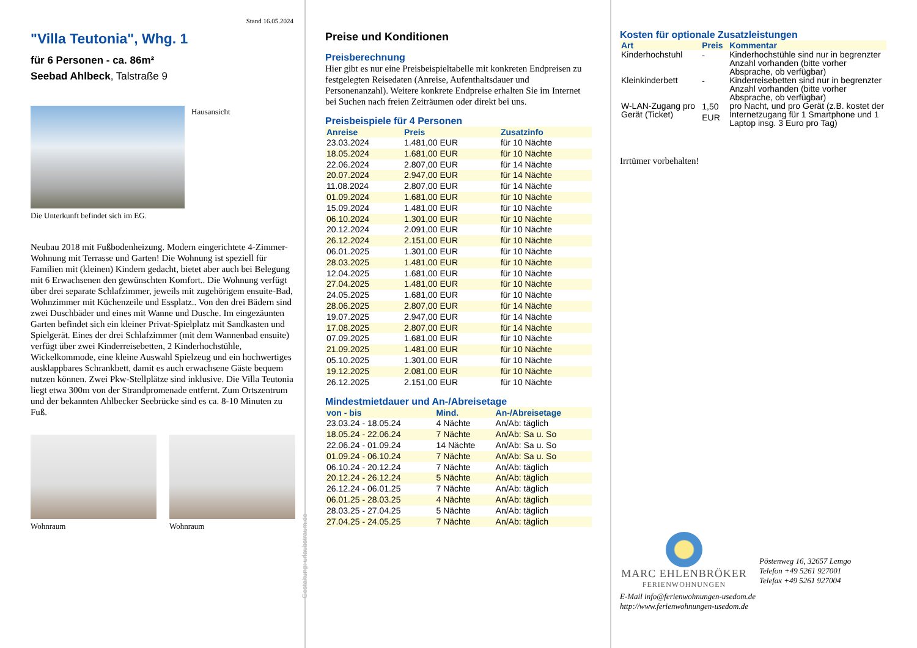Stand 16.05.2024
"Villa Teutonia", Whg. 1
für 6 Personen - ca. 86m²
Seebad Ahlbeck, Talstraße 9
Hausansicht
Die Unterkunft befindet sich im EG.
Neubau 2018 mit Fußbodenheizung. Modern eingerichtete 4-Zimmer-Wohnung mit Terrasse und Garten! Die Wohnung ist speziell für Familien mit (kleinen) Kindern gedacht, bietet aber auch bei Belegung mit 6 Erwachsenen den gewünschten Komfort.. Die Wohnung verfügt über drei separate Schlafzimmer, jeweils mit zugehörigem ensuite-Bad, Wohnzimmer mit Küchenzeile und Essplatz.. Von den drei Bädern sind zwei Duschbäder und eines mit Wanne und Dusche. Im eingezäunten Garten befindet sich ein kleiner Privat-Spielplatz mit Sandkasten und Spielgerät. Eines der drei Schlafzimmer (mit dem Wannenbad ensuite) verfügt über zwei Kinderreisebetten, 2 Kinderhochstühle, Wickelkommode, eine kleine Auswahl Spielzeug und ein hochwertiges ausklappbares Schrankbett, damit es auch erwachsene Gäste bequem nutzen können. Zwei Pkw-Stellplätze sind inklusive. Die Villa Teutonia liegt etwa 300m von der Strandpromenade entfernt. Zum Ortszentrum und der bekannten Ahlbecker Seebrücke sind es ca. 8-10 Minuten zu Fuß.
Wohnraum Wohnraum
Gestaltung: urlaubstraum.de
Preise und Konditionen
Preisberechnung
Hier gibt es nur eine Preisbeispieltabelle mit konkreten Endpreisen zu festgelegten Reisedaten (Anreise, Aufenthaltsdauer und Personenanzahl). Weitere konkrete Endpreise erhalten Sie im Internet bei Suchen nach freien Zeiträumen oder direkt bei uns.
Preisbeispiele für 4 Personen
| Anreise | Preis | Zusatzinfo |
| --- | --- | --- |
| 23.03.2024 | 1.481,00 EUR | für 10 Nächte |
| 18.05.2024 | 1.681,00 EUR | für 10 Nächte |
| 22.06.2024 | 2.807,00 EUR | für 14 Nächte |
| 20.07.2024 | 2.947,00 EUR | für 14 Nächte |
| 11.08.2024 | 2.807,00 EUR | für 14 Nächte |
| 01.09.2024 | 1.681,00 EUR | für 10 Nächte |
| 15.09.2024 | 1.481,00 EUR | für 10 Nächte |
| 06.10.2024 | 1.301,00 EUR | für 10 Nächte |
| 20.12.2024 | 2.091,00 EUR | für 10 Nächte |
| 26.12.2024 | 2.151,00 EUR | für 10 Nächte |
| 06.01.2025 | 1.301,00 EUR | für 10 Nächte |
| 28.03.2025 | 1.481,00 EUR | für 10 Nächte |
| 12.04.2025 | 1.681,00 EUR | für 10 Nächte |
| 27.04.2025 | 1.481,00 EUR | für 10 Nächte |
| 24.05.2025 | 1.681,00 EUR | für 10 Nächte |
| 28.06.2025 | 2.807,00 EUR | für 14 Nächte |
| 19.07.2025 | 2.947,00 EUR | für 14 Nächte |
| 17.08.2025 | 2.807,00 EUR | für 14 Nächte |
| 07.09.2025 | 1.681,00 EUR | für 10 Nächte |
| 21.09.2025 | 1.481,00 EUR | für 10 Nächte |
| 05.10.2025 | 1.301,00 EUR | für 10 Nächte |
| 19.12.2025 | 2.081,00 EUR | für 10 Nächte |
| 26.12.2025 | 2.151,00 EUR | für 10 Nächte |
Mindestmietdauer und An-/Abreisetage
| von - bis | Mind. | An-/Abreisetage |
| --- | --- | --- |
| 23.03.24 - 18.05.24 | 4 Nächte | An/Ab: täglich |
| 18.05.24 - 22.06.24 | 7 Nächte | An/Ab: Sa u. So |
| 22.06.24 - 01.09.24 | 14 Nächte | An/Ab: Sa u. So |
| 01.09.24 - 06.10.24 | 7 Nächte | An/Ab: Sa u. So |
| 06.10.24 - 20.12.24 | 7 Nächte | An/Ab: täglich |
| 20.12.24 - 26.12.24 | 5 Nächte | An/Ab: täglich |
| 26.12.24 - 06.01.25 | 7 Nächte | An/Ab: täglich |
| 06.01.25 - 28.03.25 | 4 Nächte | An/Ab: täglich |
| 28.03.25 - 27.04.25 | 5 Nächte | An/Ab: täglich |
| 27.04.25 - 24.05.25 | 7 Nächte | An/Ab: täglich |
Kosten für optionale Zusatzleistungen
| Art | Preis | Kommentar |
| --- | --- | --- |
| Kinderhochstuhl | - | Kinderhochstühle sind nur in begrenzter Anzahl vorhanden (bitte vorher Absprache, ob verfügbar) |
| Kleinkinderbett | - | Kinderreisebetten sind nur in begrenzter Anzahl vorhanden (bitte vorher Absprache, ob verfügbar) |
| W-LAN-Zugang pro Gerät (Ticket) | 1,50 EUR | pro Nacht, und pro Gerät (z.B. kostet der Internetzugang für 1 Smartphone und 1 Laptop insg. 3 Euro pro Tag) |
Irrtümer vorbehalten!
MARC EHLENBRÖKER
FERIENWOHNUNGEN
Pöstenweg 16, 32657 Lemgo
Telefon +49 5261 927001
Telefax +49 5261 927004
E-Mail info@ferienwohnungen-usedom.de
http://www.ferienwohnungen-usedom.de